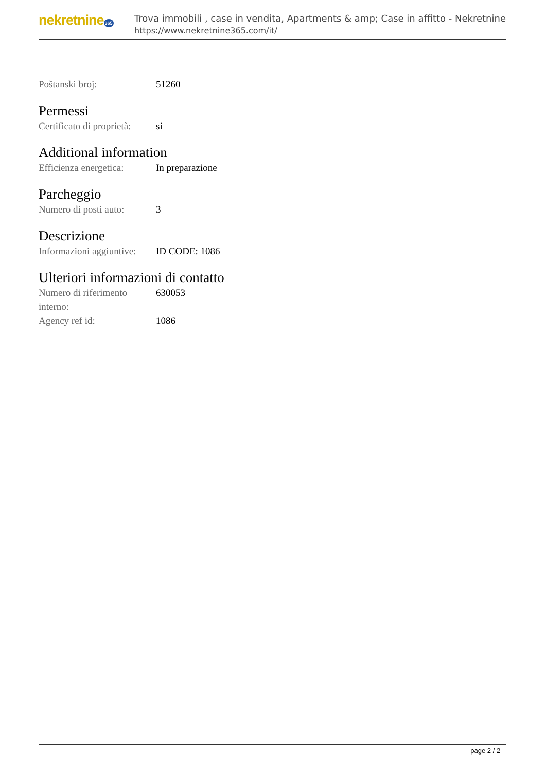nekretnine365
Trova immobili , case in vendita, Apartments & amp; Case in affitto - Nekretnine
https://www.nekretnine365.com/it/
| Poštanski broj: | 51260 |
Permessi
| Certificato di proprietà: | si |
Additional information
| Efficienza energetica: | In preparazione |
Parcheggio
| Numero di posti auto: | 3 |
Descrizione
| Informazioni aggiuntive: | ID CODE: 1086 |
Ulteriori informazioni di contatto
| Numero di riferimento interno: | 630053 |
| Agency ref id: | 1086 |
page 2 / 2